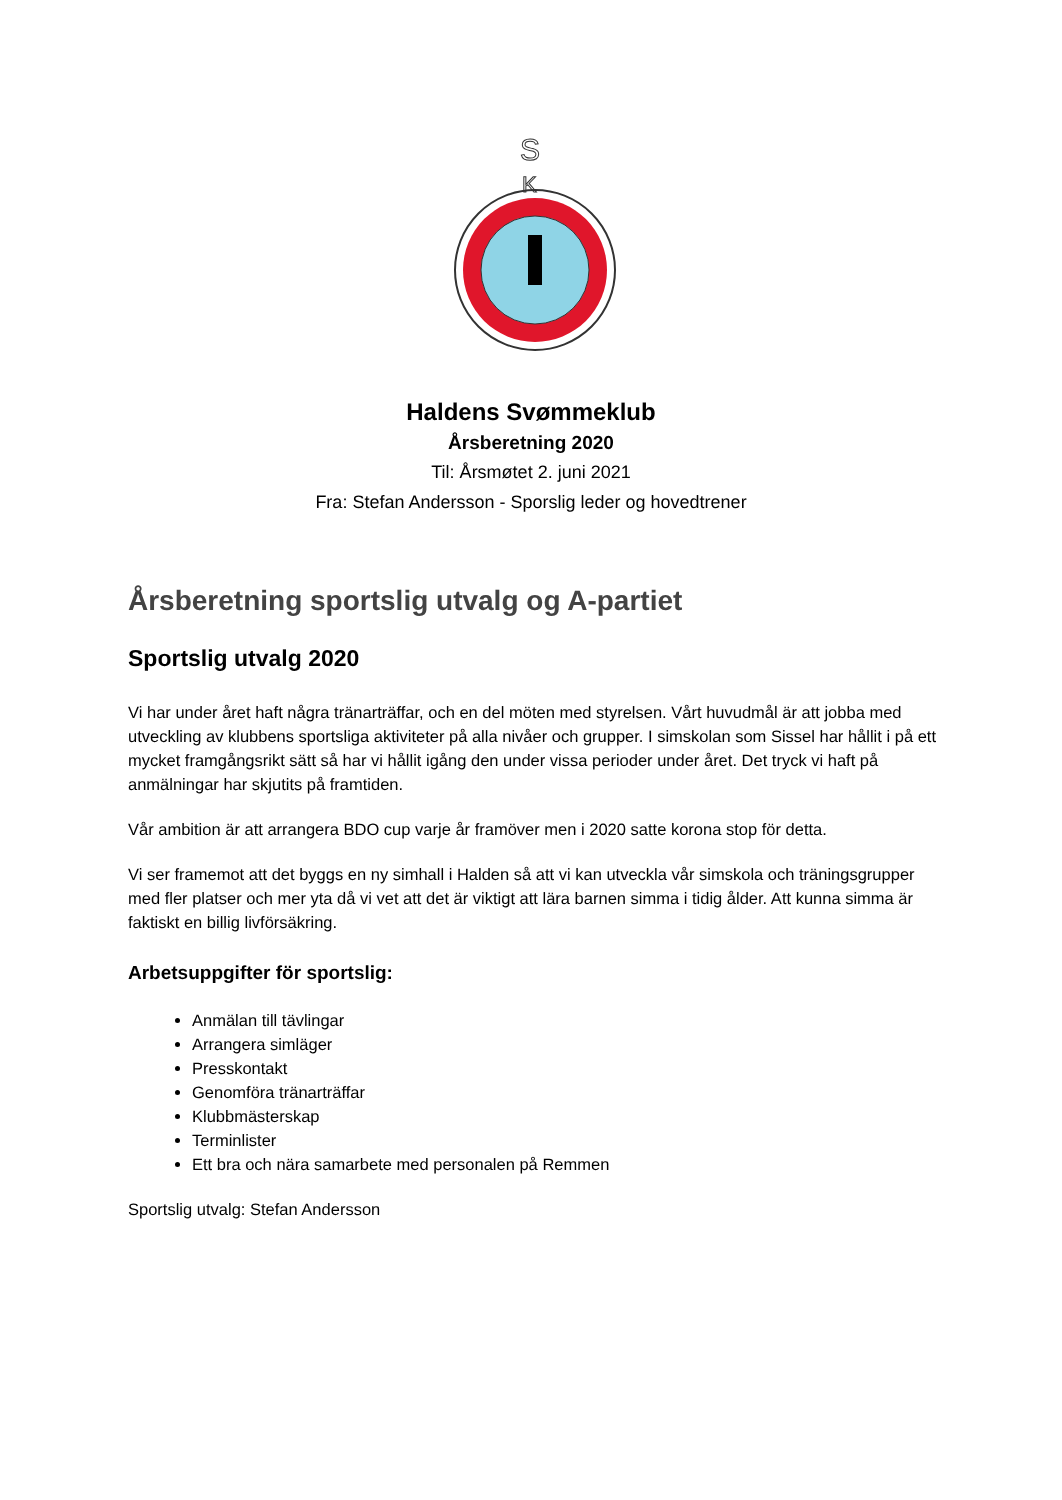S
K
Haldens Svømmeklub
Årsberetning 2020
Til: Årsmøtet 2. juni 2021
Fra: Stefan Andersson - Sporslig leder og hovedtrener
Årsberetning sportslig utvalg og A-partiet
Sportslig utvalg 2020
Vi har under året haft några tränarträffar, och en del möten med styrelsen. Vårt huvudmål är att jobba med utveckling av klubbens sportsliga aktiviteter på alla nivåer och grupper. I simskolan som Sissel har hållit i på ett mycket framgångsrikt sätt så har vi hållit igång den under vissa perioder under året. Det tryck vi haft på anmälningar har skjutits på framtiden.
Vår ambition är att arrangera BDO cup varje år framöver men i 2020 satte korona stop för detta.
Vi ser framemot att det byggs en ny simhall i Halden så att vi kan utveckla vår simskola och träningsgrupper med fler platser och mer yta då vi vet att det är viktigt att lära barnen simma i tidig ålder. Att kunna simma är faktiskt en billig livförsäkring.
Arbetsuppgifter för sportslig:
Anmälan till tävlingar
Arrangera simläger
Presskontakt
Genomföra tränarträffar
Klubbmästerskap
Terminlister
Ett bra och nära samarbete med personalen på Remmen
Sportslig utvalg: Stefan Andersson